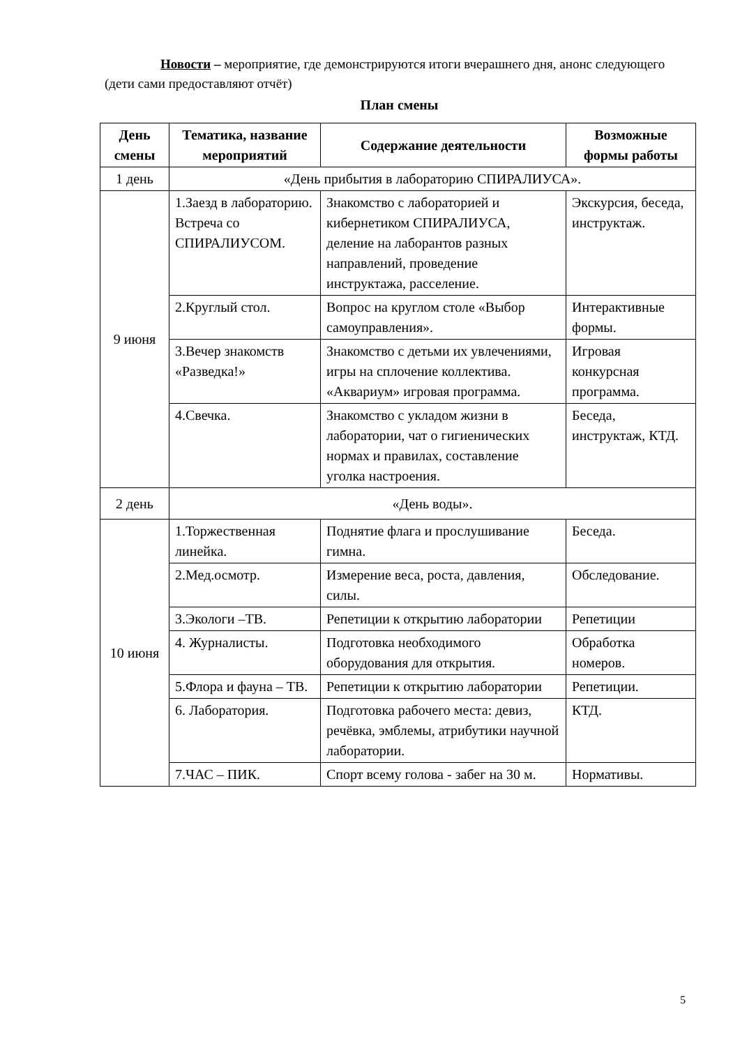Новости – мероприятие, где демонстрируются итоги вчерашнего дня, анонс следующего (дети сами предоставляют отчёт)
План смены
| День смены | Тематика, название мероприятий | Содержание деятельности | Возможные формы работы |
| --- | --- | --- | --- |
| 1 день | «День прибытия в лабораторию СПИРАЛИУСА». | | |
| 9 июня | 1.Заезд в лабораторию. Встреча со СПИРАЛИУСОМ. | Знакомство с лабораторией и кибернетиком СПИРАЛИУСА, деление на лаборантов разных направлений, проведение инструктажа, расселение. | Экскурсия, беседа, инструктаж. |
| | 2.Круглый стол. | Вопрос на круглом столе «Выбор самоуправления». | Интерактивные формы. |
| | 3.Вечер знакомств «Разведка!» | Знакомство с детьми их увлечениями, игры на сплочение коллектива. «Аквариум» игровая программа. | Игровая конкурсная программа. |
| | 4.Свечка. | Знакомство с укладом жизни в лаборатории, чат о гигиенических нормах и правилах, составление уголка настроения. | Беседа, инструктаж, КТД. |
| 2 день | «День воды». | | |
| 10 июня | 1.Торжественная линейка. | Поднятие флага и прослушивание гимна. | Беседа. |
| | 2.Мед.осмотр. | Измерение веса, роста, давления, силы. | Обследование. |
| | 3.Экологи –ТВ. | Репетиции к открытию лаборатории | Репетиции |
| | 4. Журналисты. | Подготовка необходимого оборудования для открытия. | Обработка номеров. |
| | 5.Флора и фауна – ТВ. | Репетиции к открытию лаборатории | Репетиции. |
| | 6. Лаборатория. | Подготовка рабочего места: девиз, речёвка, эмблемы, атрибутики научной лаборатории. | КТД. |
| | 7.ЧАС – ПИК. | Спорт всему голова - забег на 30 м. | Нормативы. |
5